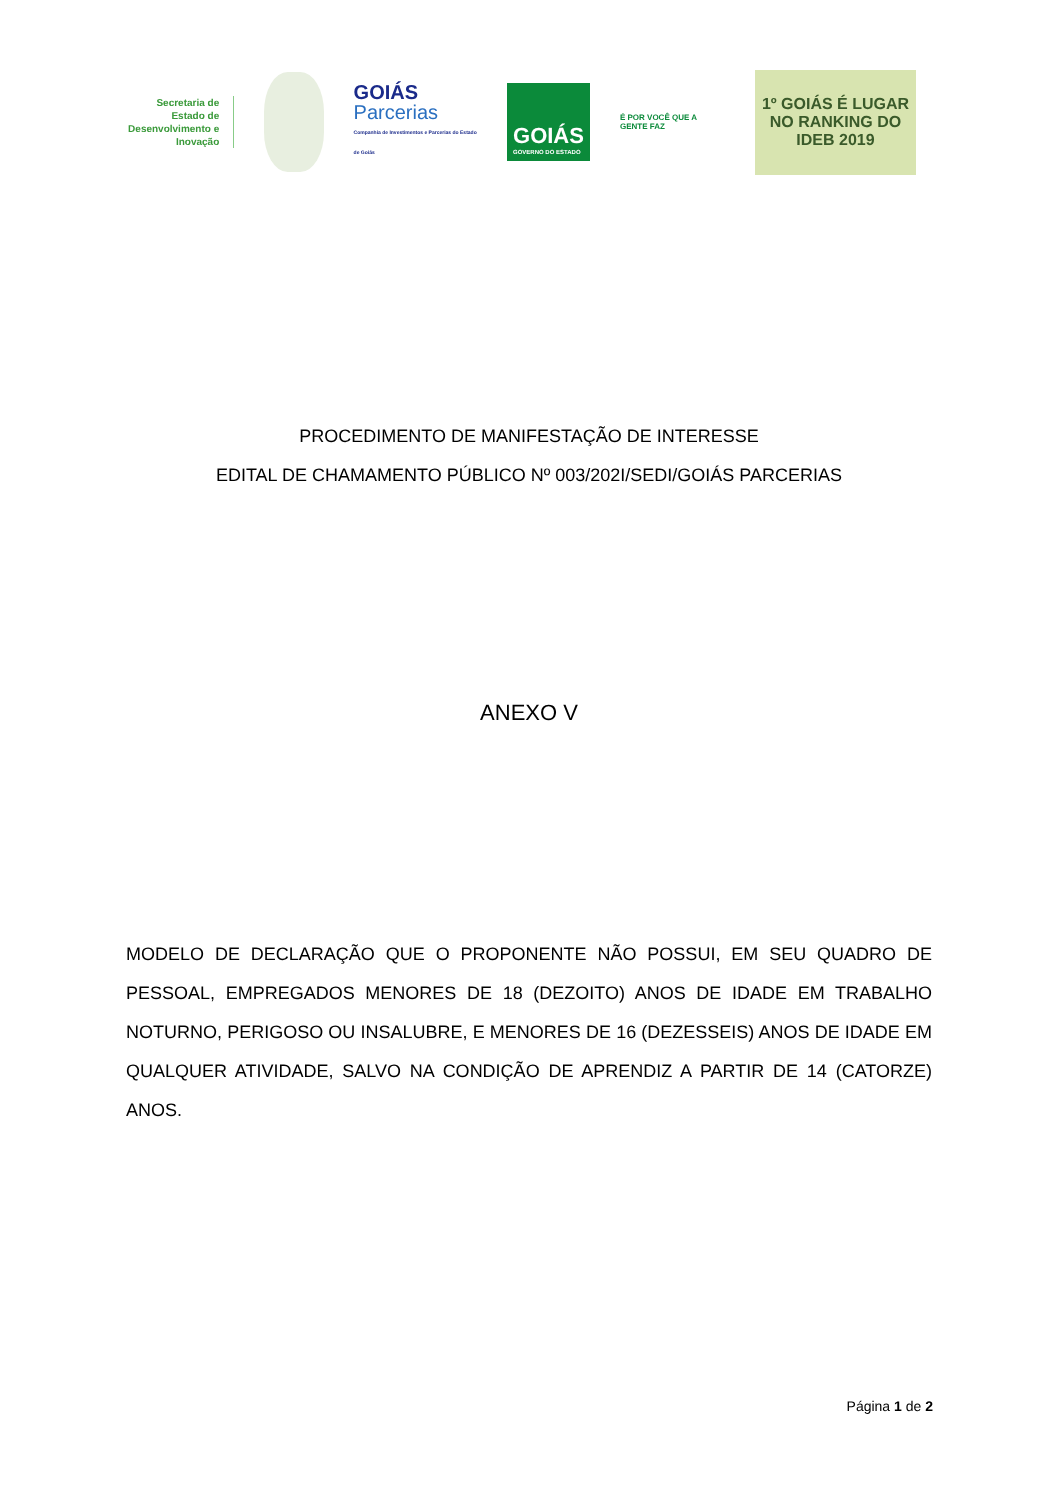Secretaria de Estado de Desenvolvimento e Inovação
GOIÁS
Parcerias
Companhia de Investimentos e Parcerias do Estado de Goiás
GOIÁS
GOVERNO DO ESTADO
É POR VOCÊ QUE A GENTE FAZ
1º GOIÁS É LUGAR
NO RANKING DO IDEB 2019
PROCEDIMENTO DE MANIFESTAÇÃO DE INTERESSE
EDITAL DE CHAMAMENTO PÚBLICO Nº 003/202I/SEDI/GOIÁS PARCERIAS
ANEXO V
MODELO DE DECLARAÇÃO QUE O PROPONENTE NÃO POSSUI, EM SEU QUADRO DE PESSOAL, EMPREGADOS MENORES DE 18 (DEZOITO) ANOS DE IDADE EM TRABALHO NOTURNO, PERIGOSO OU INSALUBRE, E MENORES DE 16 (DEZESSEIS) ANOS DE IDADE EM QUALQUER ATIVIDADE, SALVO NA CONDIÇÃO DE APRENDIZ A PARTIR DE 14 (CATORZE) ANOS.
Página 1 de 2